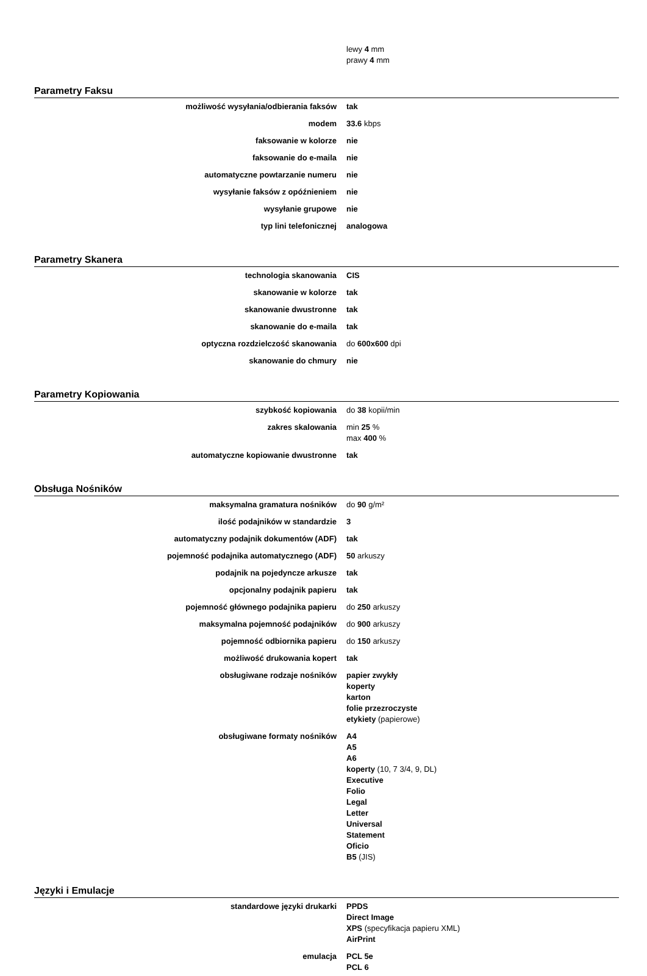| | lewy 4 mm prawy 4 mm |
Parametry Faksu
| możliwość wysyłania/odbierania faksów | tak |
| modem | 33.6 kbps |
| faksowanie w kolorze | nie |
| faksowanie do e-maila | nie |
| automatyczne powtarzanie numeru | nie |
| wysyłanie faksów z opóźnieniem | nie |
| wysyłanie grupowe | nie |
| typ lini telefonicznej | analogowa |
Parametry Skanera
| technologia skanowania | CIS |
| skanowanie w kolorze | tak |
| skanowanie dwustronne | tak |
| skanowanie do e-maila | tak |
| optyczna rozdzielczość skanowania | do 600x600 dpi |
| skanowanie do chmury | nie |
Parametry Kopiowania
| szybkość kopiowania | do 38 kopii/min |
| zakres skalowania | min 25 % max 400 % |
| automatyczne kopiowanie dwustronne | tak |
Obsługa Nośników
| maksymalna gramatura nośników | do 90 g/m² |
| ilość podajników w standardzie | 3 |
| automatyczny podajnik dokumentów (ADF) | tak |
| pojemność podajnika automatycznego (ADF) | 50 arkuszy |
| podajnik na pojedyncze arkusze | tak |
| opcjonalny podajnik papieru | tak |
| pojemność głównego podajnika papieru | do 250 arkuszy |
| maksymalna pojemność podajników | do 900 arkuszy |
| pojemność odbiornika papieru | do 150 arkuszy |
| możliwość drukowania kopert | tak |
| obsługiwane rodzaje nośników | papier zwykły koperty karton folie przezroczyste etykiety (papierowe) |
| obsługiwane formaty nośników | A4 A5 A6 koperty (10, 7 3/4, 9, DL) Executive Folio Legal Letter Universal Statement Oficio B5 (JIS) |
Języki i Emulacje
| standardowe języki drukarki | PPDS Direct Image XPS (specyfikacja papieru XML) AirPrint |
| emulacja | PCL 5e PCL 6 |